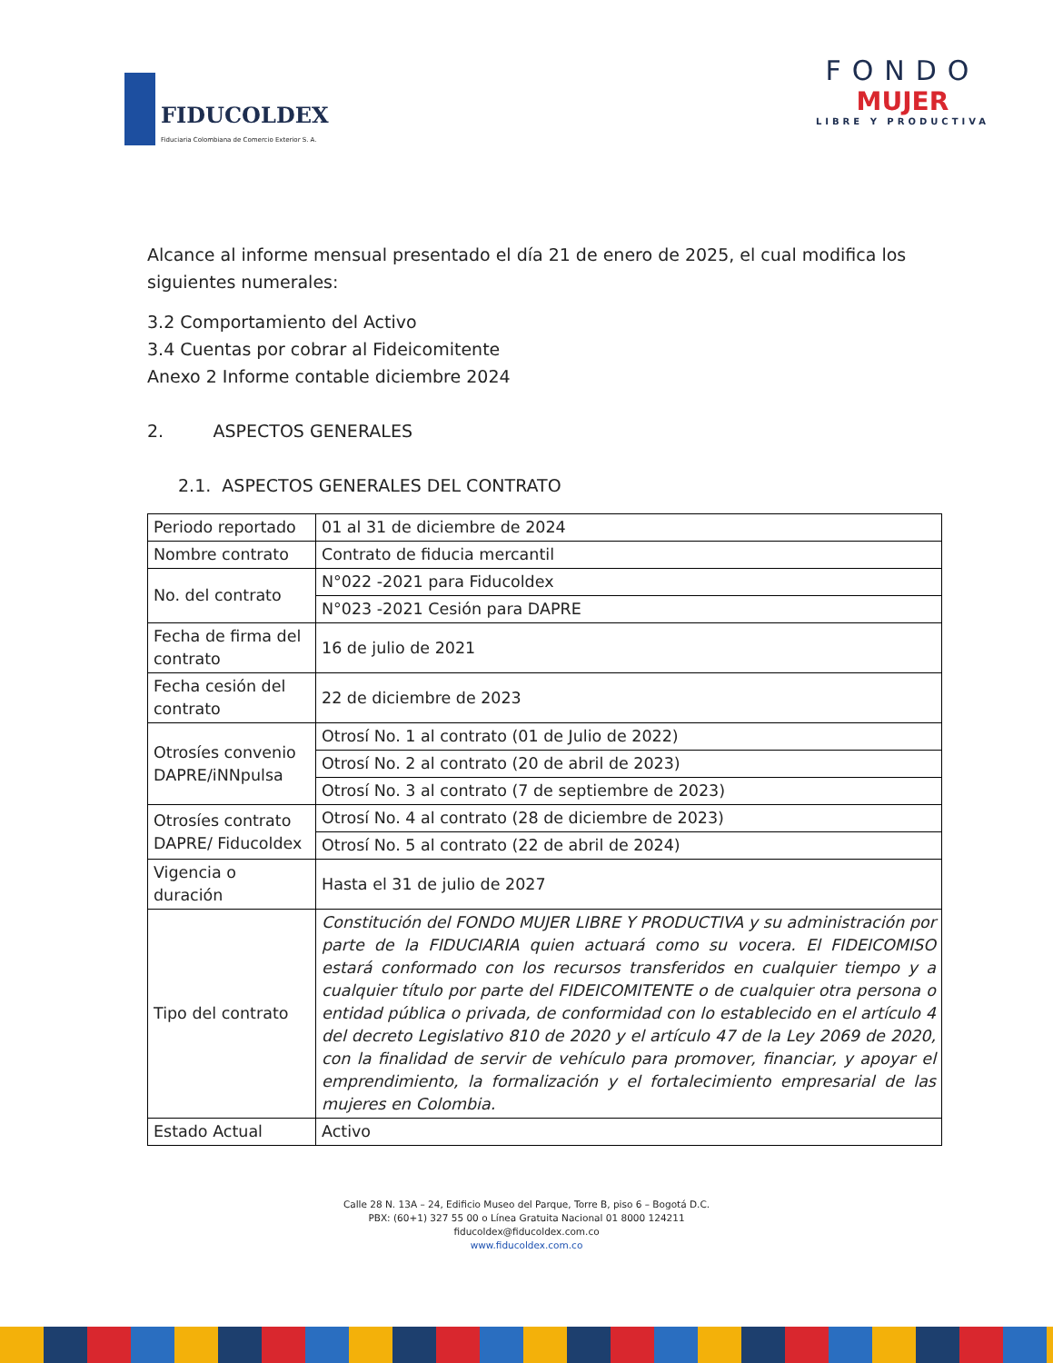FIDUCOLDEX
Fiduciaria Colombiana de Comercio Exterior S. A.
FONDO
MUJER
LIBRE Y PRODUCTIVA
Alcance al informe mensual presentado el día 21 de enero de 2025, el cual modifica los siguientes numerales:
3.2 Comportamiento del Activo
3.4 Cuentas por cobrar al Fideicomitente
Anexo 2 Informe contable diciembre 2024
2. ASPECTOS GENERALES
2.1. ASPECTOS GENERALES DEL CONTRATO
| Periodo reportado | 01 al 31 de diciembre de 2024 |
| Nombre contrato | Contrato de fiducia mercantil |
| No. del contrato | N°022 -2021 para Fiducoldex |
| | N°023 -2021 Cesión para DAPRE |
| Fecha de firma del contrato | 16 de julio de 2021 |
| Fecha cesión del contrato | 22 de diciembre de 2023 |
| Otrosíes convenio DAPRE/iNNpulsa | Otrosí No. 1 al contrato (01 de Julio de 2022) |
| | Otrosí No. 2 al contrato (20 de abril de 2023) |
| | Otrosí No. 3 al contrato (7 de septiembre de 2023) |
| Otrosíes contrato DAPRE/ Fiducoldex | Otrosí No. 4 al contrato (28 de diciembre de 2023) |
| | Otrosí No. 5 al contrato (22 de abril de 2024) |
| Vigencia o duración | Hasta el 31 de julio de 2027 |
| Tipo del contrato | Constitución del FONDO MUJER LIBRE Y PRODUCTIVA y su administración por parte de la FIDUCIARIA quien actuará como su vocera. El FIDEICOMISO estará conformado con los recursos transferidos en cualquier tiempo y a cualquier título por parte del FIDEICOMITENTE o de cualquier otra persona o entidad pública o privada, de conformidad con lo establecido en el artículo 4 del decreto Legislativo 810 de 2020 y el artículo 47 de la Ley 2069 de 2020, con la finalidad de servir de vehículo para promover, financiar, y apoyar el emprendimiento, la formalización y el fortalecimiento empresarial de las mujeres en Colombia. |
| Estado Actual | Activo |
Calle 28 N. 13A – 24, Edificio Museo del Parque, Torre B, piso 6 – Bogotá D.C.
PBX: (60+1) 327 55 00 o Línea Gratuita Nacional 01 8000 124211
fiducoldex@fiducoldex.com.co
www.fiducoldex.com.co